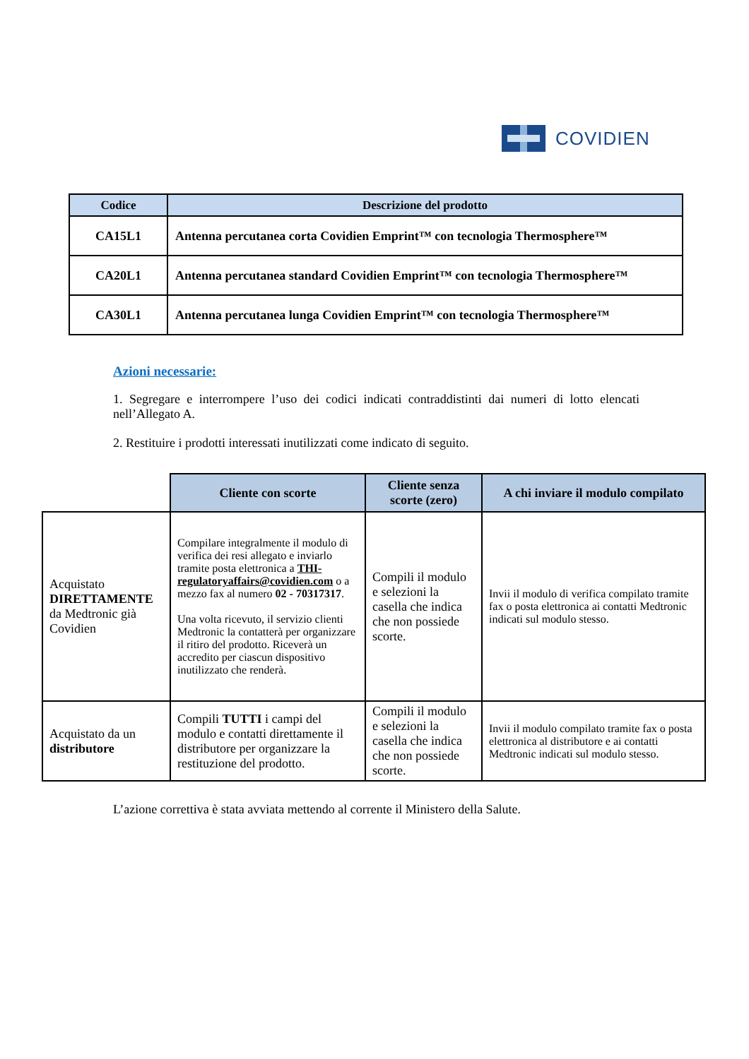COVIDIEN
| Codice | Descrizione del prodotto |
| --- | --- |
| CA15L1 | Antenna percutanea corta Covidien Emprint™ con tecnologia Thermosphere™ |
| CA20L1 | Antenna percutanea standard Covidien Emprint™ con tecnologia Thermosphere™ |
| CA30L1 | Antenna percutanea lunga Covidien Emprint™ con tecnologia Thermosphere™ |
Azioni necessarie:
1. Segregare e interrompere l’uso dei codici indicati contraddistinti dai numeri di lotto elencati nell’Allegato A.
2. Restituire i prodotti interessati inutilizzati come indicato di seguito.
| | Cliente con scorte | Cliente senza scorte (zero) | A chi inviare il modulo compilato |
| --- | --- | --- | --- |
| Acquistato DIRETTAMENTE da Medtronic già Covidien | Compilare integralmente il modulo di verifica dei resi allegato e inviarlo tramite posta elettronica a THI-regulatoryaffairs@covidien.com o a mezzo fax al numero 02 - 70317317 . Una volta ricevuto, il servizio clienti Medtronic la contatterà per organizzare il ritiro del prodotto. Riceverà un accredito per ciascun dispositivo inutilizzato che renderà. | Compili il modulo e selezioni la casella che indica che non possiede scorte. | Invii il modulo di verifica compilato tramite fax o posta elettronica ai contatti Medtronic indicati sul modulo stesso. |
| Acquistato da un distributore | Compili TUTTI i campi del modulo e contatti direttamente il distributore per organizzare la restituzione del prodotto. | Compili il modulo e selezioni la casella che indica che non possiede scorte. | Invii il modulo compilato tramite fax o posta elettronica al distributore e ai contatti Medtronic indicati sul modulo stesso. |
L’azione correttiva è stata avviata mettendo al corrente il Ministero della Salute.